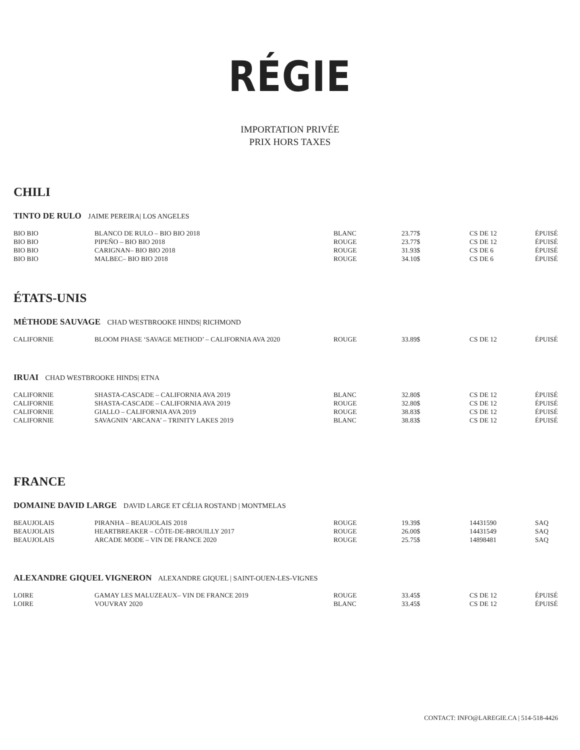RÉGIE
IMPORTATION PRIVÉE
PRIX HORS TAXES
CHILI
TINTO DE RULO JAIME PEREIRA| LOS ANGELES
| BIO BIO | BLANCO DE RULO – BIO BIO 2018 | BLANC | 23.77$ | CS DE 12 | ÉPUISÉ |
| BIO BIO | PIPEÑO – BIO BIO 2018 | ROUGE | 23.77$ | CS DE 12 | ÉPUISÉ |
| BIO BIO | CARIGNAN– BIO BIO 2018 | ROUGE | 31.93$ | CS DE 6 | ÉPUISÉ |
| BIO BIO | MALBEC– BIO BIO 2018 | ROUGE | 34.10$ | CS DE 6 | ÉPUISÉ |
ÉTATS-UNIS
MÉTHODE SAUVAGE CHAD WESTBROOKE HINDS| RICHMOND
| CALIFORNIE | BLOOM PHASE ‘SAVAGE METHOD’ – CALIFORNIA AVA 2020 | ROUGE | 33.89$ | CS DE 12 | ÉPUISÉ |
IRUAI CHAD WESTBROOKE HINDS| ETNA
| CALIFORNIE | SHASTA-CASCADE – CALIFORNIA AVA 2019 | BLANC | 32.80$ | CS DE 12 | ÉPUISÉ |
| CALIFORNIE | SHASTA-CASCADE – CALIFORNIA AVA 2019 | ROUGE | 32.80$ | CS DE 12 | ÉPUISÉ |
| CALIFORNIE | GIALLO – CALIFORNIA AVA 2019 | ROUGE | 38.83$ | CS DE 12 | ÉPUISÉ |
| CALIFORNIE | SAVAGNIN ‘ARCANA’ – TRINITY LAKES 2019 | BLANC | 38.83$ | CS DE 12 | ÉPUISÉ |
FRANCE
DOMAINE DAVID LARGE DAVID LARGE ET CÉLIA ROSTAND | MONTMELAS
| BEAUJOLAIS | PIRANHA – BEAUJOLAIS 2018 | ROUGE | 19.39$ | 14431590 | SAQ |
| BEAUJOLAIS | HEARTBREAKER – CÔTE-DE-BROUILLY 2017 | ROUGE | 26.00$ | 14431549 | SAQ |
| BEAUJOLAIS | ARCADE MODE – VIN DE FRANCE 2020 | ROUGE | 25.75$ | 14898481 | SAQ |
ALEXANDRE GIQUEL VIGNERON ALEXANDRE GIQUEL | SAINT-OUEN-LES-VIGNES
| LOIRE | GAMAY LES MALUZEAUX– VIN DE FRANCE 2019 | ROUGE | 33.45$ | CS DE 12 | ÉPUISÉ |
| LOIRE | VOUVRAY 2020 | BLANC | 33.45$ | CS DE 12 | ÉPUISÉ |
CONTACT: INFO@LAREGIE.CA | 514-518-4426